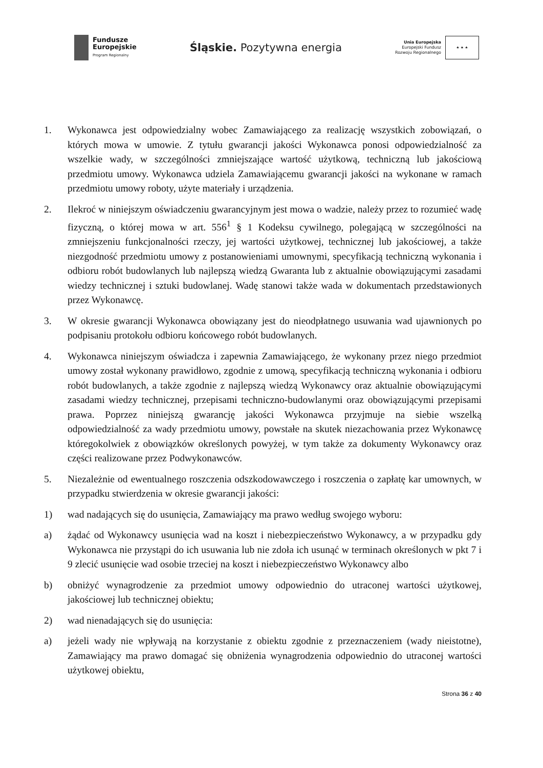Fundusze
Europejskie
Program Regionalny
Śląskie. Pozytywna energia
Unia Europejska
Europejski Fundusz
Rozwoju Regionalnego
★ ★ ★
1. Wykonawca jest odpowiedzialny wobec Zamawiającego za realizację wszystkich zobowiązań, o których mowa w umowie. Z tytułu gwarancji jakości Wykonawca ponosi odpowiedzialność za wszelkie wady, w szczególności zmniejszające wartość użytkową, techniczną lub jakościową przedmiotu umowy. Wykonawca udziela Zamawiającemu gwarancji jakości na wykonane w ramach przedmiotu umowy roboty, użyte materiały i urządzenia.
2. Ilekroć w niniejszym oświadczeniu gwarancyjnym jest mowa o wadzie, należy przez to rozumieć wadę fizyczną, o której mowa w art. 556<sup>1</sup> § 1 Kodeksu cywilnego, polegającą w szczególności na zmniejszeniu funkcjonalności rzeczy, jej wartości użytkowej, technicznej lub jakościowej, a także niezgodność przedmiotu umowy z postanowieniami umownymi, specyfikacją techniczną wykonania i odbioru robót budowlanych lub najlepszą wiedzą Gwaranta lub z aktualnie obowiązującymi zasadami wiedzy technicznej i sztuki budowlanej. Wadę stanowi także wada w dokumentach przedstawionych przez Wykonawcę.
3. W okresie gwarancji Wykonawca obowiązany jest do nieodpłatnego usuwania wad ujawnionych po podpisaniu protokołu odbioru końcowego robót budowlanych.
4. Wykonawca niniejszym oświadcza i zapewnia Zamawiającego, że wykonany przez niego przedmiot umowy został wykonany prawidłowo, zgodnie z umową, specyfikacją techniczną wykonania i odbioru robót budowlanych, a także zgodnie z najlepszą wiedzą Wykonawcy oraz aktualnie obowiązującymi zasadami wiedzy technicznej, przepisami techniczno-budowlanymi oraz obowiązującymi przepisami prawa. Poprzez niniejszą gwarancję jakości Wykonawca przyjmuje na siebie wszelką odpowiedzialność za wady przedmiotu umowy, powstałe na skutek niezachowania przez Wykonawcę któregokolwiek z obowiązków określonych powyżej, w tym także za dokumenty Wykonawcy oraz części realizowane przez Podwykonawców.
5. Niezależnie od ewentualnego roszczenia odszkodowawczego i roszczenia o zapłatę kar umownych, w przypadku stwierdzenia w okresie gwarancji jakości:
1) wad nadających się do usunięcia, Zamawiający ma prawo według swojego wyboru:
a) żądać od Wykonawcy usunięcia wad na koszt i niebezpieczeństwo Wykonawcy, a w przypadku gdy Wykonawca nie przystąpi do ich usuwania lub nie zdoła ich usunąć w terminach określonych w pkt 7 i 9 zlecić usunięcie wad osobie trzeciej na koszt i niebezpieczeństwo Wykonawcy albo
b) obniżyć wynagrodzenie za przedmiot umowy odpowiednio do utraconej wartości użytkowej, jakościowej lub technicznej obiektu;
2) wad nienadających się do usunięcia:
a) jeżeli wady nie wpływają na korzystanie z obiektu zgodnie z przeznaczeniem (wady nieistotne), Zamawiający ma prawo domagać się obniżenia wynagrodzenia odpowiednio do utraconej wartości użytkowej obiektu,
Strona 36 z 40